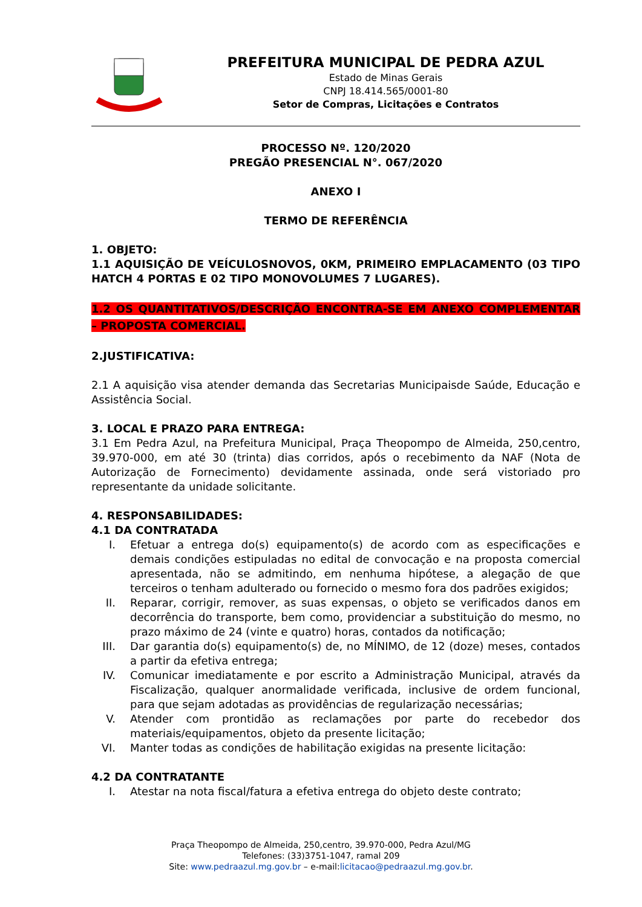PREFEITURA MUNICIPAL DE PEDRA AZUL
Estado de Minas Gerais
CNPJ 18.414.565/0001-80
Setor de Compras, Licitações e Contratos
PROCESSO Nº. 120/2020
PREGÃO PRESENCIAL N°. 067/2020
ANEXO I
TERMO DE REFERÊNCIA
1. OBJETO:
1.1 AQUISIÇÃO DE VEÍCULOSNOVOS, 0KM, PRIMEIRO EMPLACAMENTO (03 TIPO HATCH 4 PORTAS E 02 TIPO MONOVOLUMES 7 LUGARES).
1.2 OS QUANTITATIVOS/DESCRIÇÃO ENCONTRA-SE EM ANEXO COMPLEMENTAR – PROPOSTA COMERCIAL.
2.JUSTIFICATIVA:
2.1 A aquisição visa atender demanda das Secretarias Municipaisde Saúde, Educação e Assistência Social.
3. LOCAL E PRAZO PARA ENTREGA:
3.1 Em Pedra Azul, na Prefeitura Municipal, Praça Theopompo de Almeida, 250,centro, 39.970-000, em até 30 (trinta) dias corridos, após o recebimento da NAF (Nota de Autorização de Fornecimento) devidamente assinada, onde será vistoriado pro representante da unidade solicitante.
4. RESPONSABILIDADES:
4.1 DA CONTRATADA
I. Efetuar a entrega do(s) equipamento(s) de acordo com as especificações e demais condições estipuladas no edital de convocação e na proposta comercial apresentada, não se admitindo, em nenhuma hipótese, a alegação de que terceiros o tenham adulterado ou fornecido o mesmo fora dos padrões exigidos;
II. Reparar, corrigir, remover, as suas expensas, o objeto se verificados danos em decorrência do transporte, bem como, providenciar a substituição do mesmo, no prazo máximo de 24 (vinte e quatro) horas, contados da notificação;
III. Dar garantia do(s) equipamento(s) de, no MÍNIMO, de 12 (doze) meses, contados a partir da efetiva entrega;
IV. Comunicar imediatamente e por escrito a Administração Municipal, através da Fiscalização, qualquer anormalidade verificada, inclusive de ordem funcional, para que sejam adotadas as providências de regularização necessárias;
V. Atender com prontidão as reclamações por parte do recebedor dos materiais/equipamentos, objeto da presente licitação;
VI. Manter todas as condições de habilitação exigidas na presente licitação:
4.2 DA CONTRATANTE
I. Atestar na nota fiscal/fatura a efetiva entrega do objeto deste contrato;
Praça Theopompo de Almeida, 250,centro, 39.970-000, Pedra Azul/MG
Telefones: (33)3751-1047, ramal 209
Site: www.pedraazul.mg.gov.br – e-mail:licitacao@pedraazul.mg.gov.br.